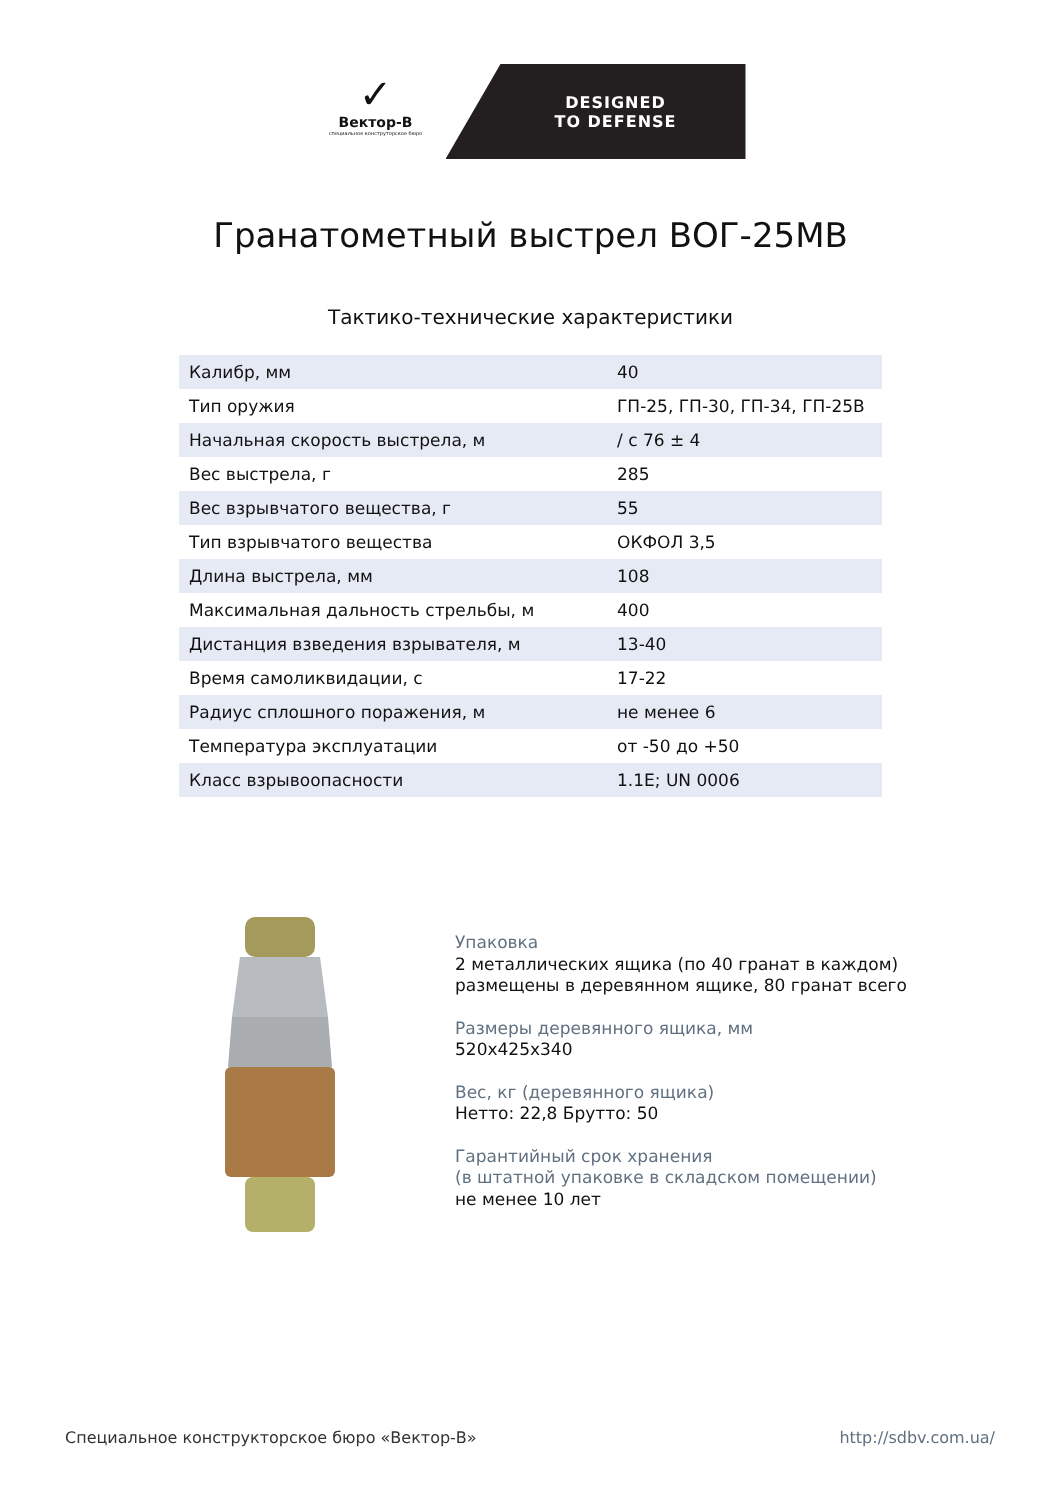✓
Вектор-В
специальное конструторское бюро
DESIGNED
TO DEFENSE
Гранатометный выстрел ВОГ-25МВ
Тактико-технические характеристики
| Калибр, мм | 40 |
| Тип оружия | ГП-25, ГП-30, ГП-34, ГП-25В |
| Начальная скорость выстрела, м | / с 76 ± 4 |
| Вес выстрела, г | 285 |
| Вес взрывчатого вещества, г | 55 |
| Тип взрывчатого вещества | ОКФОЛ 3,5 |
| Длина выстрела, мм | 108 |
| Максимальная дальность стрельбы, м | 400 |
| Дистанция взведения взрывателя, м | 13-40 |
| Время самоликвидации, с | 17-22 |
| Радиус сплошного поражения, м | не менее 6 |
| Температура эксплуатации | от -50 до +50 |
| Класс взрывоопасности | 1.1E; UN 0006 |
Упаковка
2 металлических ящика (по 40 гранат в каждом)
размещены в деревянном ящике, 80 гранат всего
Размеры деревянного ящика, мм
520х425х340
Вес, кг (деревянного ящика)
Нетто: 22,8 Брутто: 50
Гарантийный срок хранения
(в штатной упаковке в складском помещении)
не менее 10 лет
Специальное конструкторское бюро «Вектор-В» http://sdbv.com.ua/